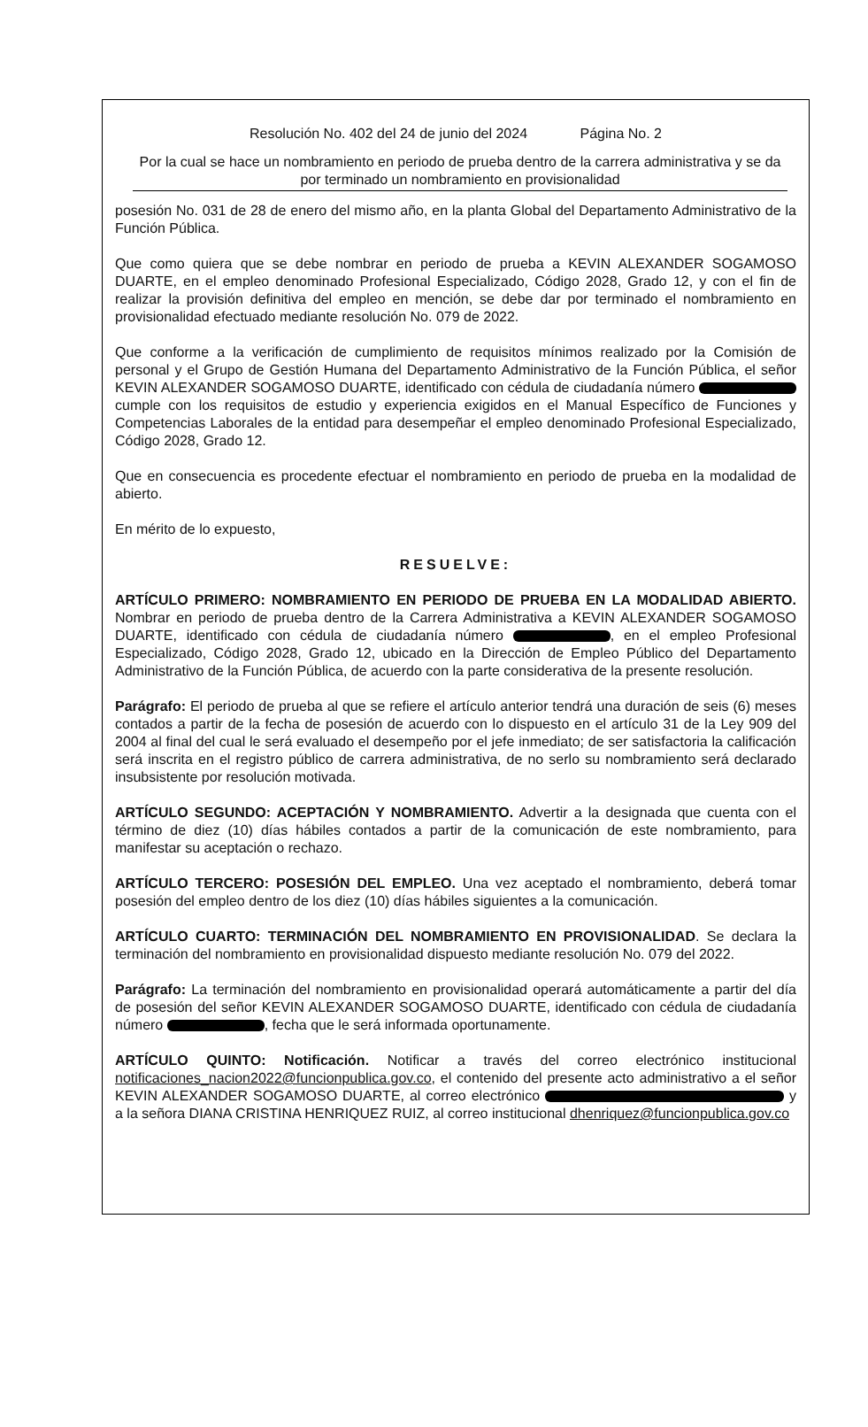Resolución No. 402 del 24 de junio del 2024 Página No. 2
Por la cual se hace un nombramiento en periodo de prueba dentro de la carrera administrativa y se da por terminado un nombramiento en provisionalidad
posesión No. 031 de 28 de enero del mismo año, en la planta Global del Departamento Administrativo de la Función Pública.
Que como quiera que se debe nombrar en periodo de prueba a KEVIN ALEXANDER SOGAMOSO DUARTE, en el empleo denominado Profesional Especializado, Código 2028, Grado 12, y con el fin de realizar la provisión definitiva del empleo en mención, se debe dar por terminado el nombramiento en provisionalidad efectuado mediante resolución No. 079 de 2022.
Que conforme a la verificación de cumplimiento de requisitos mínimos realizado por la Comisión de personal y el Grupo de Gestión Humana del Departamento Administrativo de la Función Pública, el señor KEVIN ALEXANDER SOGAMOSO DUARTE, identificado con cédula de ciudadanía número cumple con los requisitos de estudio y experiencia exigidos en el Manual Específico de Funciones y Competencias Laborales de la entidad para desempeñar el empleo denominado Profesional Especializado, Código 2028, Grado 12.
Que en consecuencia es procedente efectuar el nombramiento en periodo de prueba en la modalidad de abierto.
En mérito de lo expuesto,
RESUELVE:
ARTÍCULO PRIMERO: NOMBRAMIENTO EN PERIODO DE PRUEBA EN LA MODALIDAD ABIERTO. Nombrar en periodo de prueba dentro de la Carrera Administrativa a KEVIN ALEXANDER SOGAMOSO DUARTE, identificado con cédula de ciudadanía número , en el empleo Profesional Especializado, Código 2028, Grado 12, ubicado en la Dirección de Empleo Público del Departamento Administrativo de la Función Pública, de acuerdo con la parte considerativa de la presente resolución.
Parágrafo: El periodo de prueba al que se refiere el artículo anterior tendrá una duración de seis (6) meses contados a partir de la fecha de posesión de acuerdo con lo dispuesto en el artículo 31 de la Ley 909 del 2004 al final del cual le será evaluado el desempeño por el jefe inmediato; de ser satisfactoria la calificación será inscrita en el registro público de carrera administrativa, de no serlo su nombramiento será declarado insubsistente por resolución motivada.
ARTÍCULO SEGUNDO: ACEPTACIÓN Y NOMBRAMIENTO. Advertir a la designada que cuenta con el término de diez (10) días hábiles contados a partir de la comunicación de este nombramiento, para manifestar su aceptación o rechazo.
ARTÍCULO TERCERO: POSESIÓN DEL EMPLEO. Una vez aceptado el nombramiento, deberá tomar posesión del empleo dentro de los diez (10) días hábiles siguientes a la comunicación.
ARTÍCULO CUARTO: TERMINACIÓN DEL NOMBRAMIENTO EN PROVISIONALIDAD. Se declara la terminación del nombramiento en provisionalidad dispuesto mediante resolución No. 079 del 2022.
Parágrafo: La terminación del nombramiento en provisionalidad operará automáticamente a partir del día de posesión del señor KEVIN ALEXANDER SOGAMOSO DUARTE, identificado con cédula de ciudadanía número , fecha que le será informada oportunamente.
ARTÍCULO QUINTO: Notificación. Notificar a través del correo electrónico institucional notificaciones_nacion2022@funcionpublica.gov.co, el contenido del presente acto administrativo a el señor KEVIN ALEXANDER SOGAMOSO DUARTE, al correo electrónico y a la señora DIANA CRISTINA HENRIQUEZ RUIZ, al correo institucional dhenriquez@funcionpublica.gov.co